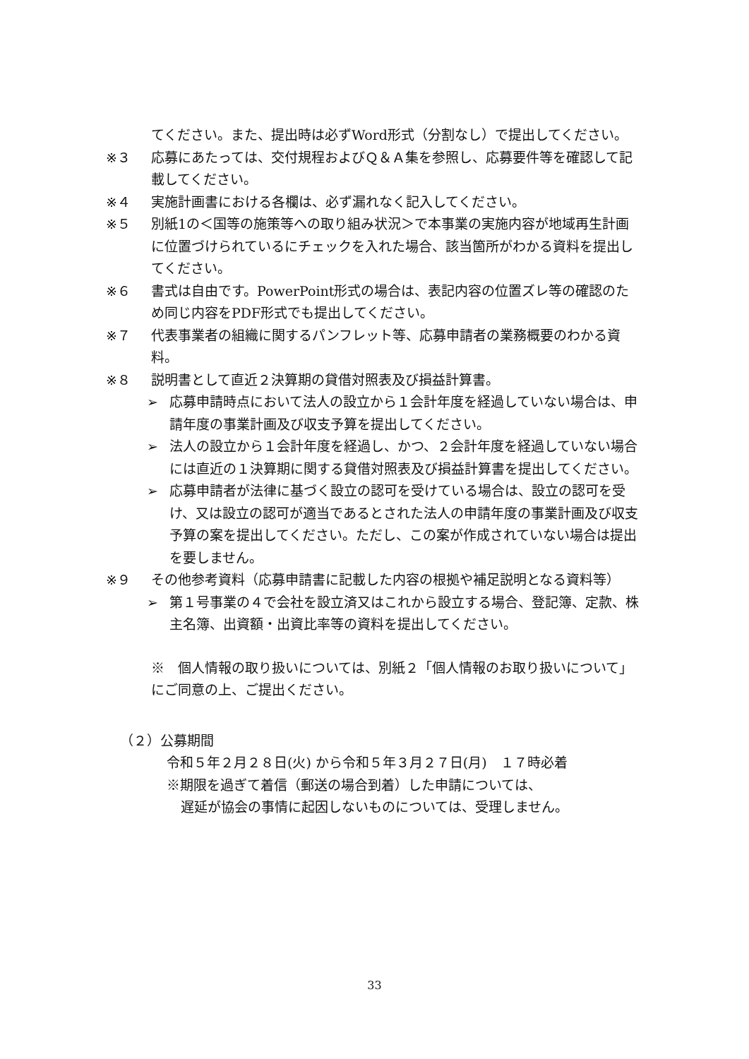てください。また、提出時は必ずWord形式（分割なし）で提出してください。
※３ 応募にあたっては、交付規程およびＱ＆Ａ集を参照し、応募要件等を確認して記載してください。
※４ 実施計画書における各欄は、必ず漏れなく記入してください。
※５ 別紙1の＜国等の施策等への取り組み状況＞で本事業の実施内容が地域再生計画に位置づけられているにチェックを入れた場合、該当箇所がわかる資料を提出してください。
※６ 書式は自由です。PowerPoint形式の場合は、表記内容の位置ズレ等の確認のため同じ内容をPDF形式でも提出してください。
※７ 代表事業者の組織に関するパンフレット等、応募申請者の業務概要のわかる資料。
※８ 説明書として直近２決算期の貸借対照表及び損益計算書。
➢ 応募申請時点において法人の設立から１会計年度を経過していない場合は、申請年度の事業計画及び収支予算を提出してください。
➢ 法人の設立から１会計年度を経過し、かつ、２会計年度を経過していない場合には直近の１決算期に関する貸借対照表及び損益計算書を提出してください。
➢ 応募申請者が法律に基づく設立の認可を受けている場合は、設立の認可を受け、又は設立の認可が適当であるとされた法人の申請年度の事業計画及び収支予算の案を提出してください。ただし、この案が作成されていない場合は提出を要しません。
※９ その他参考資料（応募申請書に記載した内容の根拠や補足説明となる資料等）
➢ 第１号事業の４で会社を設立済又はこれから設立する場合、登記簿、定款、株主名簿、出資額・出資比率等の資料を提出してください。
※　個人情報の取り扱いについては、別紙２「個人情報のお取り扱いについて」にご同意の上、ご提出ください。
（２）公募期間
令和５年２月２８日(火) から令和５年３月２７日(月)　１７時必着
※期限を過ぎて着信（郵送の場合到着）した申請については、
遅延が協会の事情に起因しないものについては、受理しません。
33